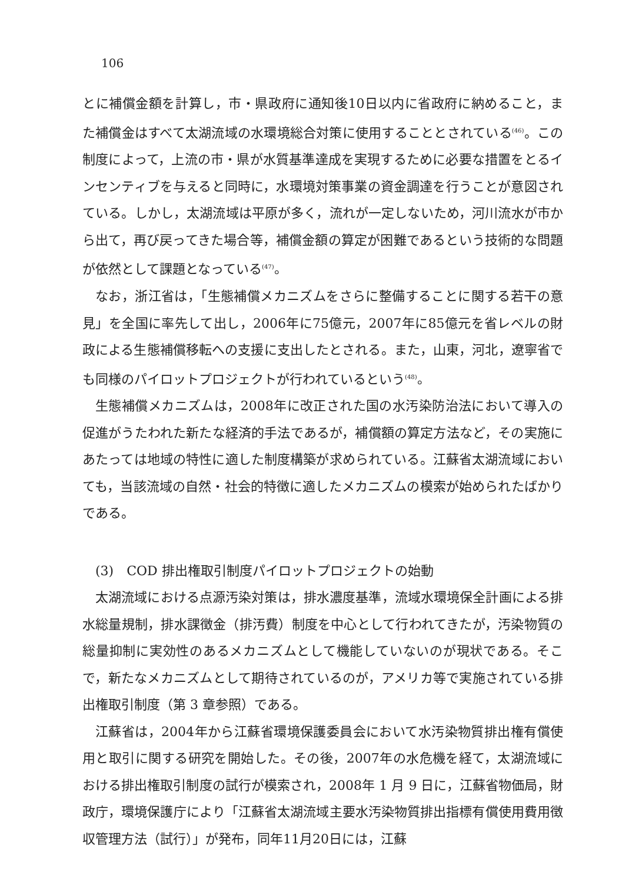106
とに補償金額を計算し，市・県政府に通知後10日以内に省政府に納めること，また補償金はすべて太湖流域の水環境総合対策に使用することとされている<sup>(46)</sup>。この制度によって，上流の市・県が水質基準達成を実現するために必要な措置をとるインセンティブを与えると同時に，水環境対策事業の資金調達を行うことが意図されている。しかし，太湖流域は平原が多く，流れが一定しないため，河川流水が市から出て，再び戻ってきた場合等，補償金額の算定が困難であるという技術的な問題が依然として課題となっている<sup>(47)</sup>。
なお，浙江省は，「生態補償メカニズムをさらに整備することに関する若干の意見」を全国に率先して出し，2006年に75億元，2007年に85億元を省レベルの財政による生態補償移転への支援に支出したとされる。また，山東，河北，遼寧省でも同様のパイロットプロジェクトが行われているという<sup>(48)</sup>。
生態補償メカニズムは，2008年に改正された国の水汚染防治法において導入の促進がうたわれた新たな経済的手法であるが，補償額の算定方法など，その実施にあたっては地域の特性に適した制度構築が求められている。江蘇省太湖流域においても，当該流域の自然・社会的特徴に適したメカニズムの模索が始められたばかりである。
(3)　COD 排出権取引制度パイロットプロジェクトの始動
太湖流域における点源汚染対策は，排水濃度基準，流域水環境保全計画による排水総量規制，排水課徴金（排汚費）制度を中心として行われてきたが，汚染物質の総量抑制に実効性のあるメカニズムとして機能していないのが現状である。そこで，新たなメカニズムとして期待されているのが，アメリカ等で実施されている排出権取引制度（第 3 章参照）である。
江蘇省は，2004年から江蘇省環境保護委員会において水汚染物質排出権有償使用と取引に関する研究を開始した。その後，2007年の水危機を経て，太湖流域における排出権取引制度の試行が模索され，2008年 1 月 9 日に，江蘇省物価局，財政庁，環境保護庁により「江蘇省太湖流域主要水汚染物質排出指標有償使用費用徴収管理方法（試行）」が発布，同年11月20日には，江蘇